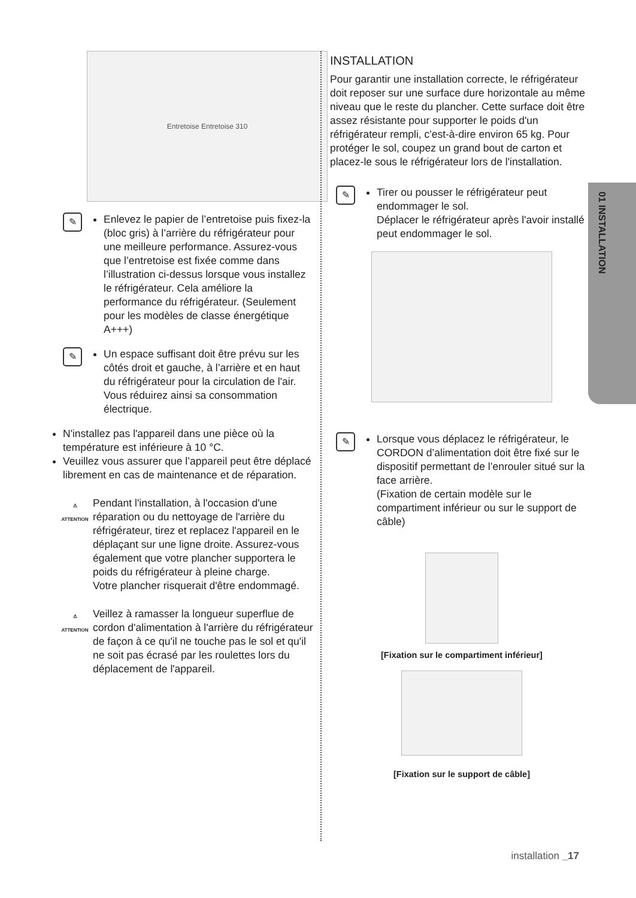01 INSTALLATION
Entretoise Entretoise 310
✎
Enlevez le papier de l’entretoise puis fixez-la (bloc gris) à l’arrière du réfrigérateur pour une meilleure performance. Assurez-vous que l’entretoise est fixée comme dans l’illustration ci-dessus lorsque vous installez le réfrigérateur. Cela améliore la performance du réfrigérateur. (Seulement pour les modèles de classe énergétique A+++)
✎
Un espace suffisant doit être prévu sur les côtés droit et gauche, à l’arrière et en haut du réfrigérateur pour la circulation de l'air.
Vous réduirez ainsi sa consommation électrique.
N'installez pas l'appareil dans une pièce où la température est inférieure à 10 °C.
Veuillez vous assurer que l’appareil peut être déplacé librement en cas de maintenance et de réparation.
⚠
ATTENTION
Pendant l'installation, à l'occasion d'une réparation ou du nettoyage de l'arrière du réfrigérateur, tirez et replacez l'appareil en le déplaçant sur une ligne droite. Assurez-vous également que votre plancher supportera le poids du réfrigérateur à pleine charge.
Votre plancher risquerait d'être endommagé.
⚠
ATTENTION
Veillez à ramasser la longueur superflue de cordon d'alimentation à l'arrière du réfrigérateur de façon à ce qu'il ne touche pas le sol et qu'il ne soit pas écrasé par les roulettes lors du déplacement de l'appareil.
INSTALLATION
Pour garantir une installation correcte, le réfrigérateur doit reposer sur une surface dure horizontale au même niveau que le reste du plancher. Cette surface doit être assez résistante pour supporter le poids d'un réfrigérateur rempli, c'est-à-dire environ 65 kg. Pour protéger le sol, coupez un grand bout de carton et placez-le sous le réfrigérateur lors de l'installation.
✎
Tirer ou pousser le réfrigérateur peut endommager le sol.
Déplacer le réfrigérateur après l'avoir installé peut endommager le sol.
✎
Lorsque vous déplacez le réfrigérateur, le CORDON d’alimentation doit être fixé sur le dispositif permettant de l’enrouler situé sur la face arrière.
(Fixation de certain modèle sur le compartiment inférieur ou sur le support de câble)
[Fixation sur le compartiment inférieur]
[Fixation sur le support de câble]
installation _17